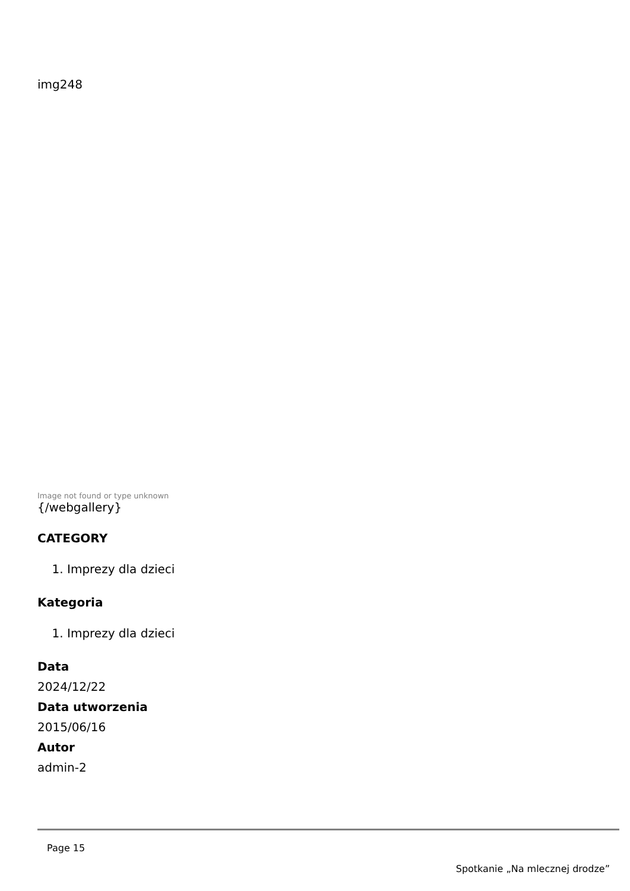img248
Image not found or type unknown
{/webgallery}
CATEGORY
1. Imprezy dla dzieci
Kategoria
1. Imprezy dla dzieci
Data
2024/12/22
Data utworzenia
2015/06/16
Autor
admin-2
Page 15
Spotkanie „Na mlecznej drodze”